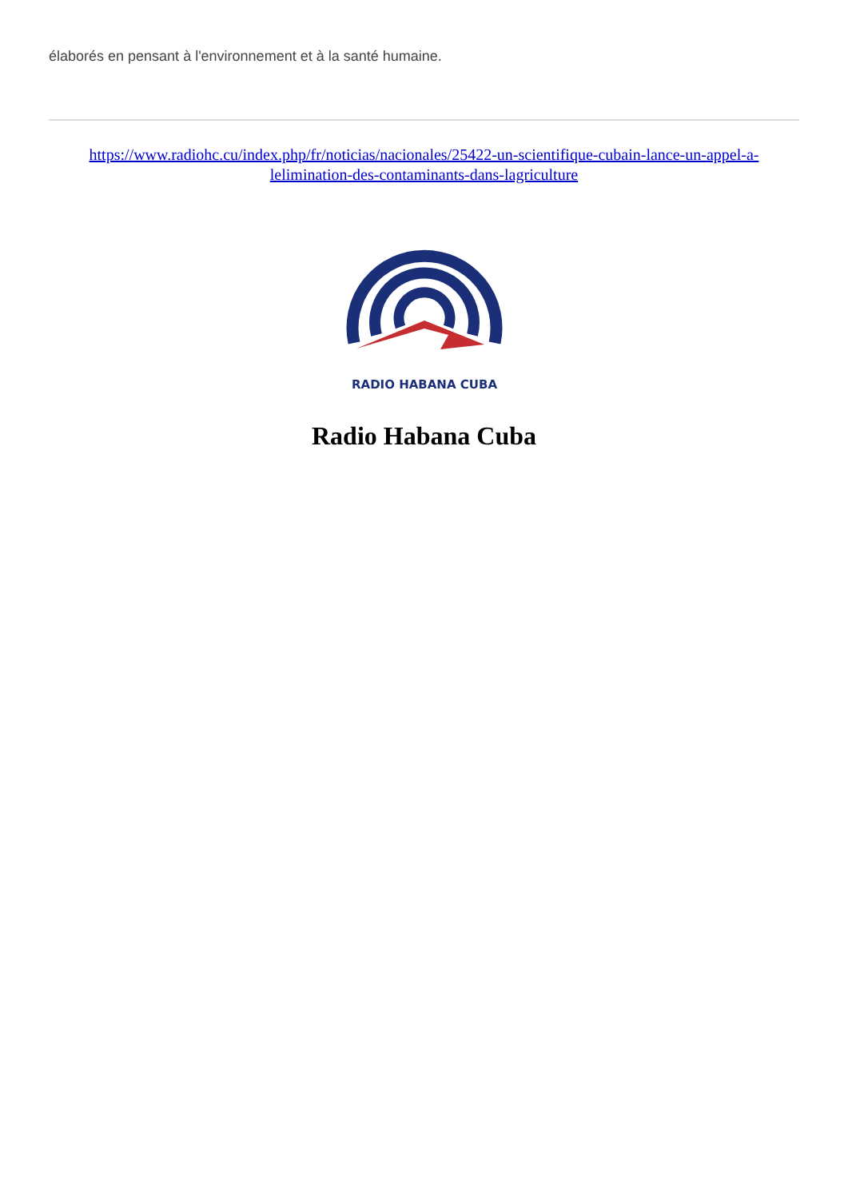élaborés en pensant à l'environnement et à la santé humaine.
https://www.radiohc.cu/index.php/fr/noticias/nacionales/25422-un-scientifique-cubain-lance-un-appel-a-lelimination-des-contaminants-dans-lagriculture
RADIO HABANA CUBA
Radio Habana Cuba